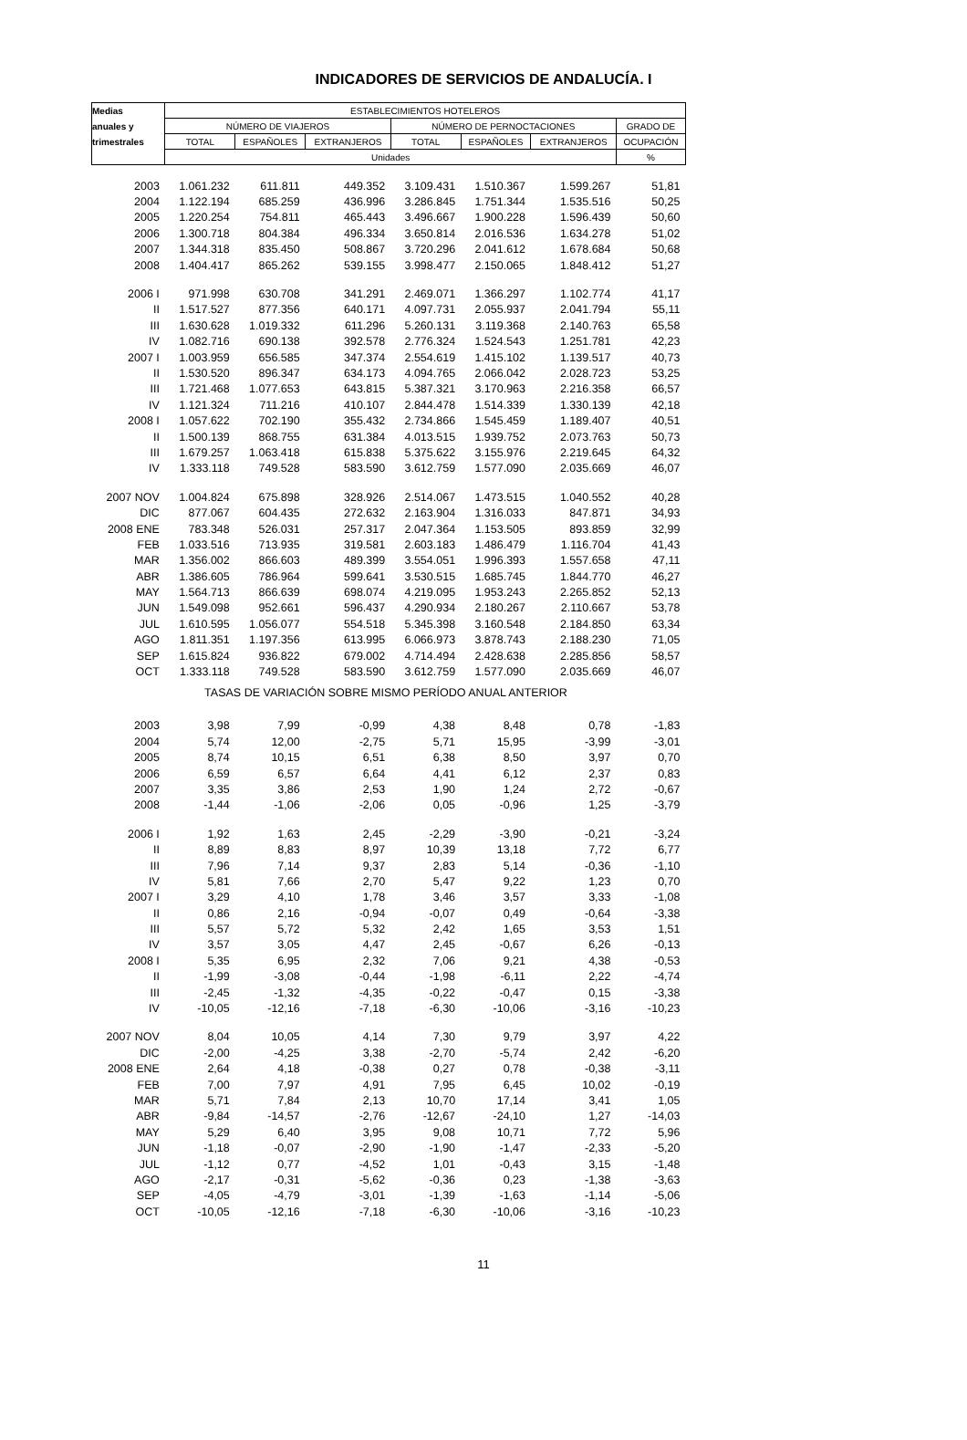INDICADORES DE SERVICIOS DE ANDALUCÍA. I
| Medias | ESTABLECIMIENTOS HOTELEROS | | | | | | |
| --- | --- | --- | --- | --- | --- | --- | --- |
| anuales y | NÚMERO DE VIAJEROS | | | NÚMERO DE PERNOCTACIONES | | | GRADO DE |
| trimestrales | TOTAL | ESPAÑOLES | EXTRANJEROS | TOTAL | ESPAÑOLES | EXTRANJEROS | OCUPACIÓN |
| | Unidades | | | | | | % |
| 2003 | 1.061.232 | 611.811 | 449.352 | 3.109.431 | 1.510.367 | 1.599.267 | 51,81 |
| 2004 | 1.122.194 | 685.259 | 436.996 | 3.286.845 | 1.751.344 | 1.535.516 | 50,25 |
| 2005 | 1.220.254 | 754.811 | 465.443 | 3.496.667 | 1.900.228 | 1.596.439 | 50,60 |
| 2006 | 1.300.718 | 804.384 | 496.334 | 3.650.814 | 2.016.536 | 1.634.278 | 51,02 |
| 2007 | 1.344.318 | 835.450 | 508.867 | 3.720.296 | 2.041.612 | 1.678.684 | 50,68 |
| 2008 | 1.404.417 | 865.262 | 539.155 | 3.998.477 | 2.150.065 | 1.848.412 | 51,27 |
| 2006 I | 971.998 | 630.708 | 341.291 | 2.469.071 | 1.366.297 | 1.102.774 | 41,17 |
| II | 1.517.527 | 877.356 | 640.171 | 4.097.731 | 2.055.937 | 2.041.794 | 55,11 |
| III | 1.630.628 | 1.019.332 | 611.296 | 5.260.131 | 3.119.368 | 2.140.763 | 65,58 |
| IV | 1.082.716 | 690.138 | 392.578 | 2.776.324 | 1.524.543 | 1.251.781 | 42,23 |
| 2007 I | 1.003.959 | 656.585 | 347.374 | 2.554.619 | 1.415.102 | 1.139.517 | 40,73 |
| II | 1.530.520 | 896.347 | 634.173 | 4.094.765 | 2.066.042 | 2.028.723 | 53,25 |
| III | 1.721.468 | 1.077.653 | 643.815 | 5.387.321 | 3.170.963 | 2.216.358 | 66,57 |
| IV | 1.121.324 | 711.216 | 410.107 | 2.844.478 | 1.514.339 | 1.330.139 | 42,18 |
| 2008 I | 1.057.622 | 702.190 | 355.432 | 2.734.866 | 1.545.459 | 1.189.407 | 40,51 |
| II | 1.500.139 | 868.755 | 631.384 | 4.013.515 | 1.939.752 | 2.073.763 | 50,73 |
| III | 1.679.257 | 1.063.418 | 615.838 | 5.375.622 | 3.155.976 | 2.219.645 | 64,32 |
| IV | 1.333.118 | 749.528 | 583.590 | 3.612.759 | 1.577.090 | 2.035.669 | 46,07 |
| 2007 NOV | 1.004.824 | 675.898 | 328.926 | 2.514.067 | 1.473.515 | 1.040.552 | 40,28 |
| DIC | 877.067 | 604.435 | 272.632 | 2.163.904 | 1.316.033 | 847.871 | 34,93 |
| 2008 ENE | 783.348 | 526.031 | 257.317 | 2.047.364 | 1.153.505 | 893.859 | 32,99 |
| FEB | 1.033.516 | 713.935 | 319.581 | 2.603.183 | 1.486.479 | 1.116.704 | 41,43 |
| MAR | 1.356.002 | 866.603 | 489.399 | 3.554.051 | 1.996.393 | 1.557.658 | 47,11 |
| ABR | 1.386.605 | 786.964 | 599.641 | 3.530.515 | 1.685.745 | 1.844.770 | 46,27 |
| MAY | 1.564.713 | 866.639 | 698.074 | 4.219.095 | 1.953.243 | 2.265.852 | 52,13 |
| JUN | 1.549.098 | 952.661 | 596.437 | 4.290.934 | 2.180.267 | 2.110.667 | 53,78 |
| JUL | 1.610.595 | 1.056.077 | 554.518 | 5.345.398 | 3.160.548 | 2.184.850 | 63,34 |
| AGO | 1.811.351 | 1.197.356 | 613.995 | 6.066.973 | 3.878.743 | 2.188.230 | 71,05 |
| SEP | 1.615.824 | 936.822 | 679.002 | 4.714.494 | 2.428.638 | 2.285.856 | 58,57 |
| OCT | 1.333.118 | 749.528 | 583.590 | 3.612.759 | 1.577.090 | 2.035.669 | 46,07 |
| TASAS DE VARIACIÓN SOBRE MISMO PERÍODO ANUAL ANTERIOR | | | | | | | |
| 2003 | 3,98 | 7,99 | -0,99 | 4,38 | 8,48 | 0,78 | -1,83 |
| 2004 | 5,74 | 12,00 | -2,75 | 5,71 | 15,95 | -3,99 | -3,01 |
| 2005 | 8,74 | 10,15 | 6,51 | 6,38 | 8,50 | 3,97 | 0,70 |
| 2006 | 6,59 | 6,57 | 6,64 | 4,41 | 6,12 | 2,37 | 0,83 |
| 2007 | 3,35 | 3,86 | 2,53 | 1,90 | 1,24 | 2,72 | -0,67 |
| 2008 | -1,44 | -1,06 | -2,06 | 0,05 | -0,96 | 1,25 | -3,79 |
| 2006 I | 1,92 | 1,63 | 2,45 | -2,29 | -3,90 | -0,21 | -3,24 |
| II | 8,89 | 8,83 | 8,97 | 10,39 | 13,18 | 7,72 | 6,77 |
| III | 7,96 | 7,14 | 9,37 | 2,83 | 5,14 | -0,36 | -1,10 |
| IV | 5,81 | 7,66 | 2,70 | 5,47 | 9,22 | 1,23 | 0,70 |
| 2007 I | 3,29 | 4,10 | 1,78 | 3,46 | 3,57 | 3,33 | -1,08 |
| II | 0,86 | 2,16 | -0,94 | -0,07 | 0,49 | -0,64 | -3,38 |
| III | 5,57 | 5,72 | 5,32 | 2,42 | 1,65 | 3,53 | 1,51 |
| IV | 3,57 | 3,05 | 4,47 | 2,45 | -0,67 | 6,26 | -0,13 |
| 2008 I | 5,35 | 6,95 | 2,32 | 7,06 | 9,21 | 4,38 | -0,53 |
| II | -1,99 | -3,08 | -0,44 | -1,98 | -6,11 | 2,22 | -4,74 |
| III | -2,45 | -1,32 | -4,35 | -0,22 | -0,47 | 0,15 | -3,38 |
| IV | -10,05 | -12,16 | -7,18 | -6,30 | -10,06 | -3,16 | -10,23 |
| 2007 NOV | 8,04 | 10,05 | 4,14 | 7,30 | 9,79 | 3,97 | 4,22 |
| DIC | -2,00 | -4,25 | 3,38 | -2,70 | -5,74 | 2,42 | -6,20 |
| 2008 ENE | 2,64 | 4,18 | -0,38 | 0,27 | 0,78 | -0,38 | -3,11 |
| FEB | 7,00 | 7,97 | 4,91 | 7,95 | 6,45 | 10,02 | -0,19 |
| MAR | 5,71 | 7,84 | 2,13 | 10,70 | 17,14 | 3,41 | 1,05 |
| ABR | -9,84 | -14,57 | -2,76 | -12,67 | -24,10 | 1,27 | -14,03 |
| MAY | 5,29 | 6,40 | 3,95 | 9,08 | 10,71 | 7,72 | 5,96 |
| JUN | -1,18 | -0,07 | -2,90 | -1,90 | -1,47 | -2,33 | -5,20 |
| JUL | -1,12 | 0,77 | -4,52 | 1,01 | -0,43 | 3,15 | -1,48 |
| AGO | -2,17 | -0,31 | -5,62 | -0,36 | 0,23 | -1,38 | -3,63 |
| SEP | -4,05 | -4,79 | -3,01 | -1,39 | -1,63 | -1,14 | -5,06 |
| OCT | -10,05 | -12,16 | -7,18 | -6,30 | -10,06 | -3,16 | -10,23 |
11